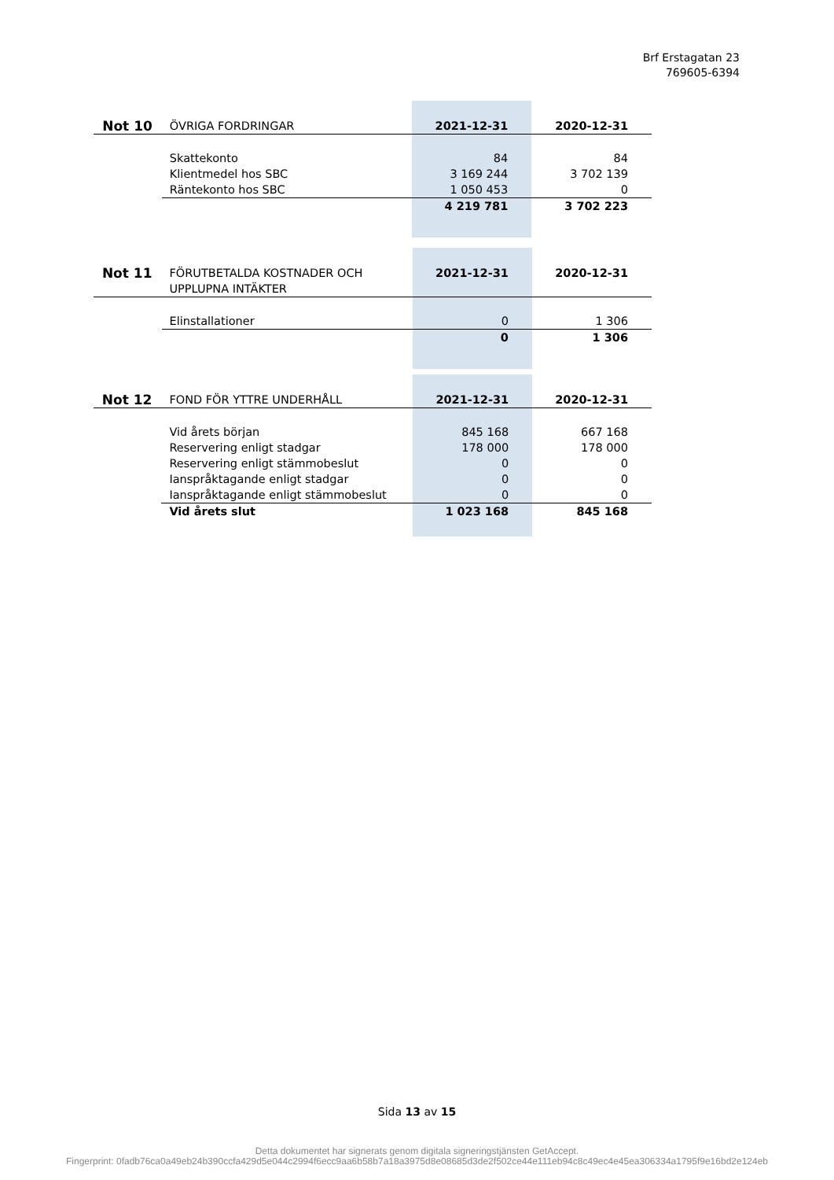Brf Erstagatan 23
769605-6394
| Not 10 | ÖVRIGA FORDRINGAR | 2021-12-31 | 2020-12-31 |
| | Skattekonto | 84 | 84 |
| | Klientmedel hos SBC | 3 169 244 | 3 702 139 |
| | Räntekonto hos SBC | 1 050 453 | 0 |
| | | 4 219 781 | 3 702 223 |
| Not 11 | FÖRUTBETALDA KOSTNADER OCH UPPLUPNA INTÄKTER | 2021-12-31 | 2020-12-31 |
| | Elinstallationer | 0 | 1 306 |
| | | 0 | 1 306 |
| Not 12 | FOND FÖR YTTRE UNDERHÅLL | 2021-12-31 | 2020-12-31 |
| | Vid årets början | 845 168 | 667 168 |
| | Reservering enligt stadgar | 178 000 | 178 000 |
| | Reservering enligt stämmobeslut | 0 | 0 |
| | Ianspråktagande enligt stadgar | 0 | 0 |
| | Ianspråktagande enligt stämmobeslut | 0 | 0 |
| | Vid årets slut | 1 023 168 | 845 168 |
Sida 13 av 15
Detta dokumentet har signerats genom digitala signeringstjänsten GetAccept.
Fingerprint: 0fadb76ca0a49eb24b390ccfa429d5e044c2994f6ecc9aa6b58b7a18a3975d8e08685d3de2f502ce44e111eb94c8c49ec4e45ea306334a1795f9e16bd2e124eb